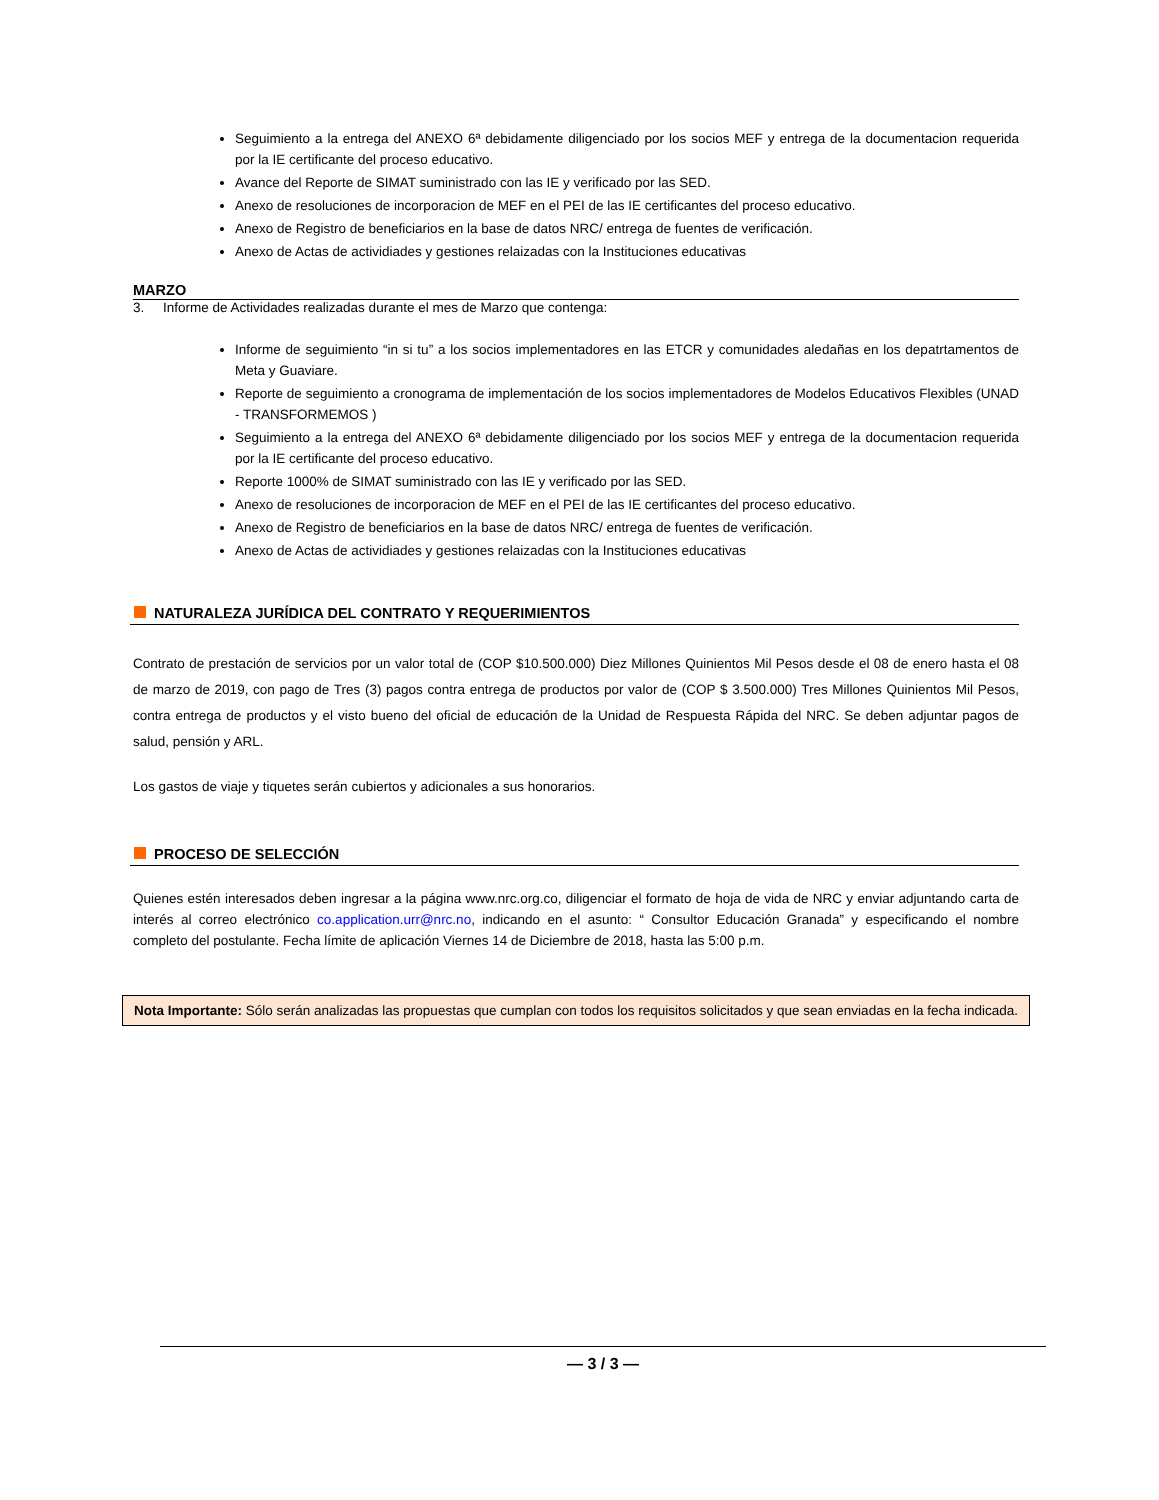Seguimiento a la entrega del ANEXO 6ª debidamente diligenciado por los socios MEF y entrega de la documentacion requerida por la IE certificante del proceso educativo.
Avance del Reporte de SIMAT suministrado con las IE y verificado por las SED.
Anexo de resoluciones de incorporacion de MEF en el PEI de las IE certificantes del proceso educativo.
Anexo de Registro de beneficiarios en la base de datos NRC/ entrega de fuentes de verificación.
Anexo de Actas de actividiades y gestiones relaizadas con la Instituciones educativas
MARZO
3. Informe de Actividades realizadas durante el mes de Marzo que contenga:
Informe de seguimiento “in si tu” a los socios implementadores en las ETCR y comunidades aledañas en los depatrtamentos de Meta y Guaviare.
Reporte de seguimiento a cronograma de implementación de los socios implementadores de Modelos Educativos Flexibles (UNAD - TRANSFORMEMOS )
Seguimiento a la entrega del ANEXO 6ª debidamente diligenciado por los socios MEF y entrega de la documentacion requerida por la IE certificante del proceso educativo.
Reporte 1000% de SIMAT suministrado con las IE y verificado por las SED.
Anexo de resoluciones de incorporacion de MEF en el PEI de las IE certificantes del proceso educativo.
Anexo de Registro de beneficiarios en la base de datos NRC/ entrega de fuentes de verificación.
Anexo de Actas de actividiades y gestiones relaizadas con la Instituciones educativas
NATURALEZA JURÍDICA DEL CONTRATO Y REQUERIMIENTOS
Contrato de prestación de servicios por un valor total de (COP $10.500.000) Diez Millones Quinientos Mil Pesos desde el 08 de enero hasta el 08 de marzo de 2019, con pago de Tres (3) pagos contra entrega de productos por valor de (COP $ 3.500.000) Tres Millones Quinientos Mil Pesos, contra entrega de productos y el visto bueno del oficial de educación de la Unidad de Respuesta Rápida del NRC. Se deben adjuntar pagos de salud, pensión y ARL.
Los gastos de viaje y tiquetes serán cubiertos y adicionales a sus honorarios.
PROCESO DE SELECCIÓN
Quienes estén interesados deben ingresar a la página www.nrc.org.co, diligenciar el formato de hoja de vida de NRC y enviar adjuntando carta de interés al correo electrónico co.application.urr@nrc.no, indicando en el asunto: “ Consultor Educación Granada” y especificando el nombre completo del postulante. Fecha límite de aplicación Viernes 14 de Diciembre de 2018, hasta las 5:00 p.m.
Nota Importante: Sólo serán analizadas las propuestas que cumplan con todos los requisitos solicitados y que sean enviadas en la fecha indicada.
— 3 / 3 —